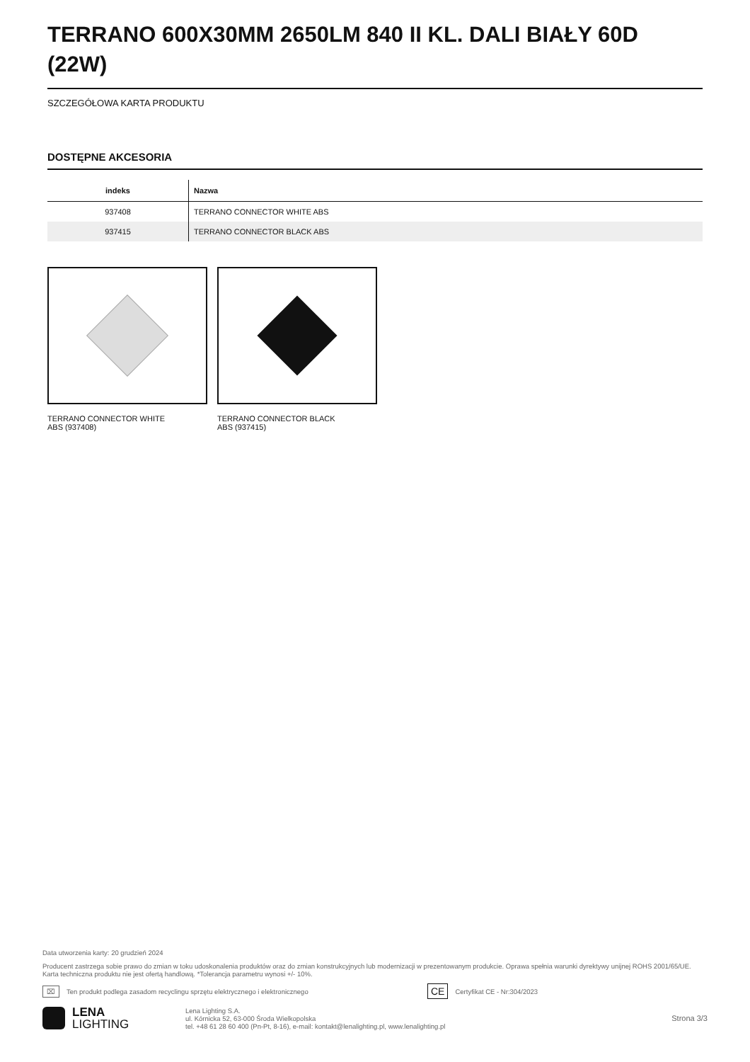TERRANO 600X30MM 2650LM 840 II KL. DALI BIAŁY 60D (22W)
SZCZEGÓŁOWA KARTA PRODUKTU
DOSTĘPNE AKCESORIA
| indeks | Nazwa |
| --- | --- |
| 937408 | TERRANO CONNECTOR WHITE ABS |
| 937415 | TERRANO CONNECTOR BLACK ABS |
TERRANO CONNECTOR WHITE
ABS (937408)
TERRANO CONNECTOR BLACK
ABS (937415)
Data utworzenia karty: 20 grudzień 2024
Producent zastrzega sobie prawo do zmian w toku udoskonalenia produktów oraz do zmian konstrukcyjnych lub modernizacji w prezentowanym produkcie. Oprawa spełnia warunki dyrektywy unijnej ROHS 2001/65/UE. Karta techniczna produktu nie jest ofertą handlową. *Tolerancja parametru wynosi +/- 10%.
⌧ Ten produkt podlega zasadom recyclingu sprzętu elektrycznego i elektronicznego CE Certyfikat CE - Nr:304/2023
LENA
LIGHTING
Lena Lighting S.A.
ul. Kórnicka 52, 63-000 Środa Wielkopolska
tel. +48 61 28 60 400 (Pn-Pt, 8-16), e-mail: kontakt@lenalighting.pl, www.lenalighting.pl
Strona 3/3